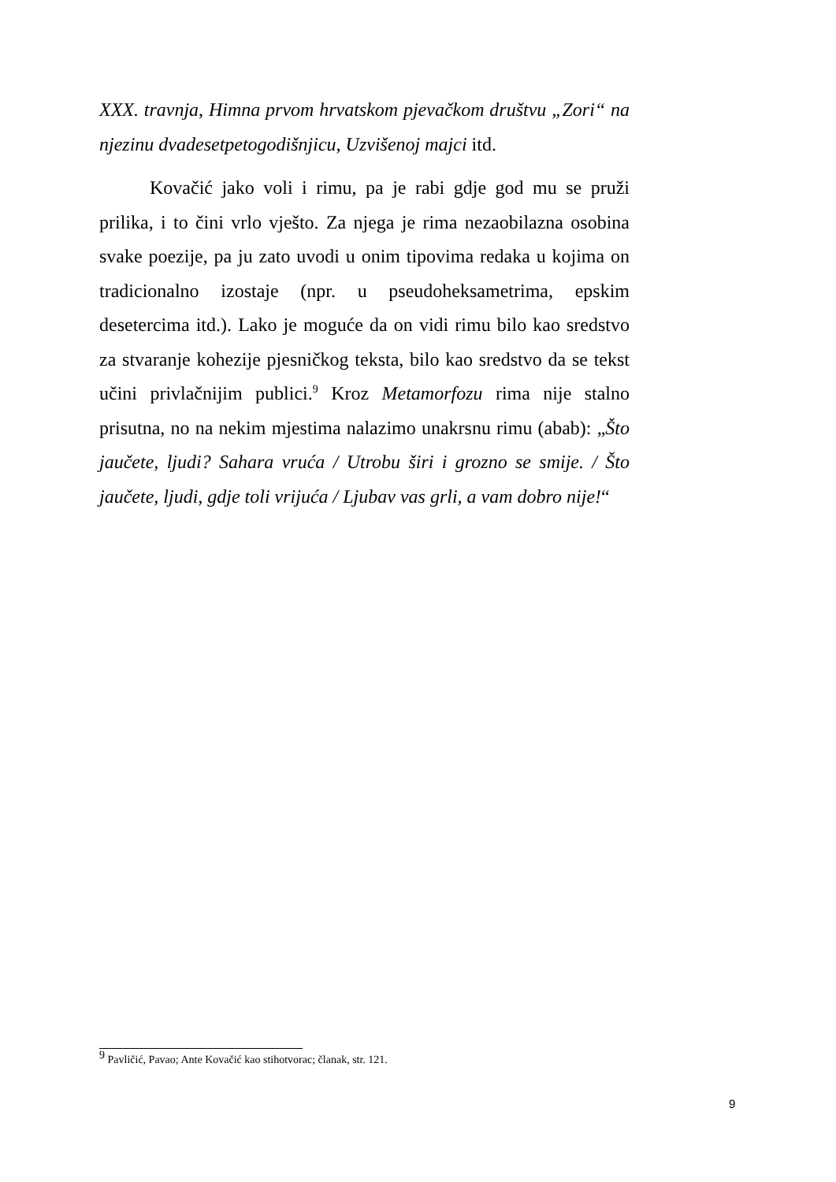XXX. travnja, Himna prvom hrvatskom pjevačkom društvu „Zori“ na njezinu dvadesetpetogodišnjicu, Uzvišenoj majci itd.
Kovačić jako voli i rimu, pa je rabi gdje god mu se pruži prilika, i to čini vrlo vješto. Za njega je rima nezaobilazna osobina svake poezije, pa ju zato uvodi u onim tipovima redaka u kojima on tradicionalno izostaje (npr. u pseudoheksametrima, epskim desetercima itd.). Lako je moguće da on vidi rimu bilo kao sredstvo za stvaranje kohezije pjesničkog teksta, bilo kao sredstvo da se tekst učini privlačnijim publici.<sup>9</sup> Kroz Metamorfozu rima nije stalno prisutna, no na nekim mjestima nalazimo unakrsnu rimu (abab): „Što jaučete, ljudi? Sahara vruća / Utrobu širi i grozno se smije. / Što jaučete, ljudi, gdje toli vrijuća / Ljubav vas grli, a vam dobro nije!“
<sup>9</sup> Pavličić, Pavao; Ante Kovačić kao stihotvorac; članak, str. 121.
9